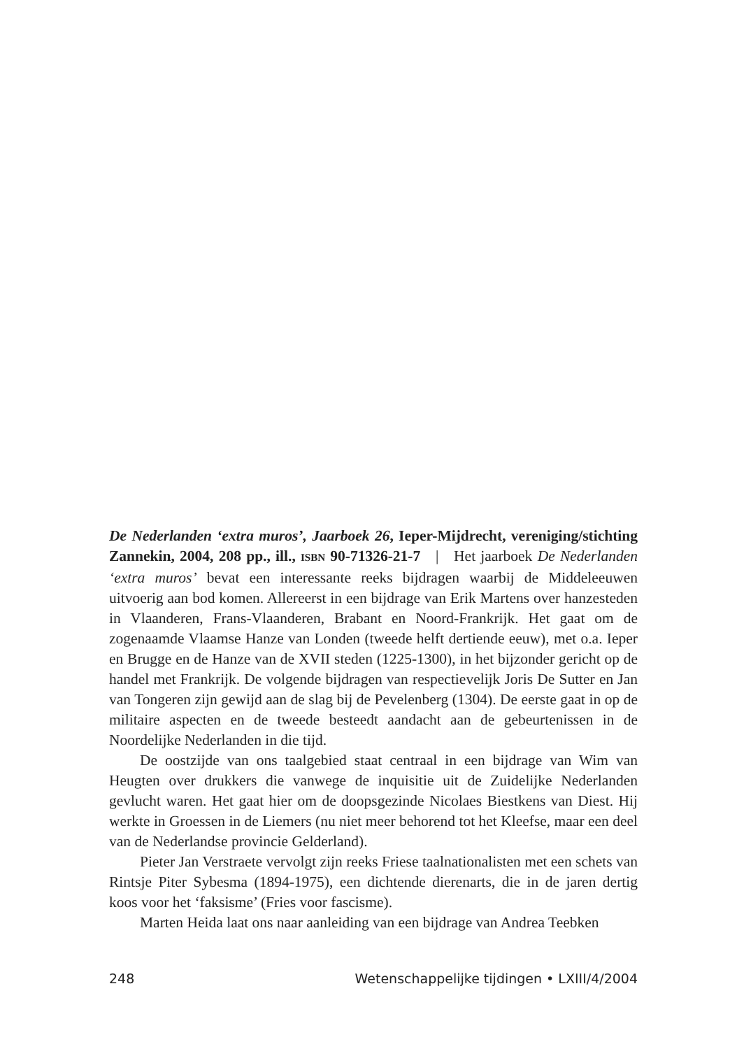De Nederlanden ‘extra muros’, Jaarboek 26, Ieper-Mijdrecht, vereniging/stichting Zannekin, 2004, 208 pp., ill., ISBN 90-71326-21-7 | Het jaarboek De Nederlanden ‘extra muros’ bevat een interessante reeks bijdragen waarbij de Middeleeuwen uitvoerig aan bod komen. Allereerst in een bijdrage van Erik Martens over hanzesteden in Vlaanderen, Frans-Vlaanderen, Brabant en Noord-Frankrijk. Het gaat om de zogenaamde Vlaamse Hanze van Londen (tweede helft dertiende eeuw), met o.a. Ieper en Brugge en de Hanze van de XVII steden (1225-1300), in het bijzonder gericht op de handel met Frankrijk. De volgende bijdragen van respectievelijk Joris De Sutter en Jan van Tongeren zijn gewijd aan de slag bij de Pevelenberg (1304). De eerste gaat in op de militaire aspecten en de tweede besteedt aandacht aan de gebeurtenissen in de Noordelijke Nederlanden in die tijd.
De oostzijde van ons taalgebied staat centraal in een bijdrage van Wim van Heugten over drukkers die vanwege de inquisitie uit de Zuidelijke Nederlanden gevlucht waren. Het gaat hier om de doopsgezinde Nicolaes Biestkens van Diest. Hij werkte in Groessen in de Liemers (nu niet meer behorend tot het Kleefse, maar een deel van de Nederlandse provincie Gelderland).
Pieter Jan Verstraete vervolgt zijn reeks Friese taalnationalisten met een schets van Rintsje Piter Sybesma (1894-1975), een dichtende dierenarts, die in de jaren dertig koos voor het ‘faksisme’ (Fries voor fascisme).
Marten Heida laat ons naar aanleiding van een bijdrage van Andrea Teebken
248 Wetenschappelijke tijdingen • LXIII/4/2004